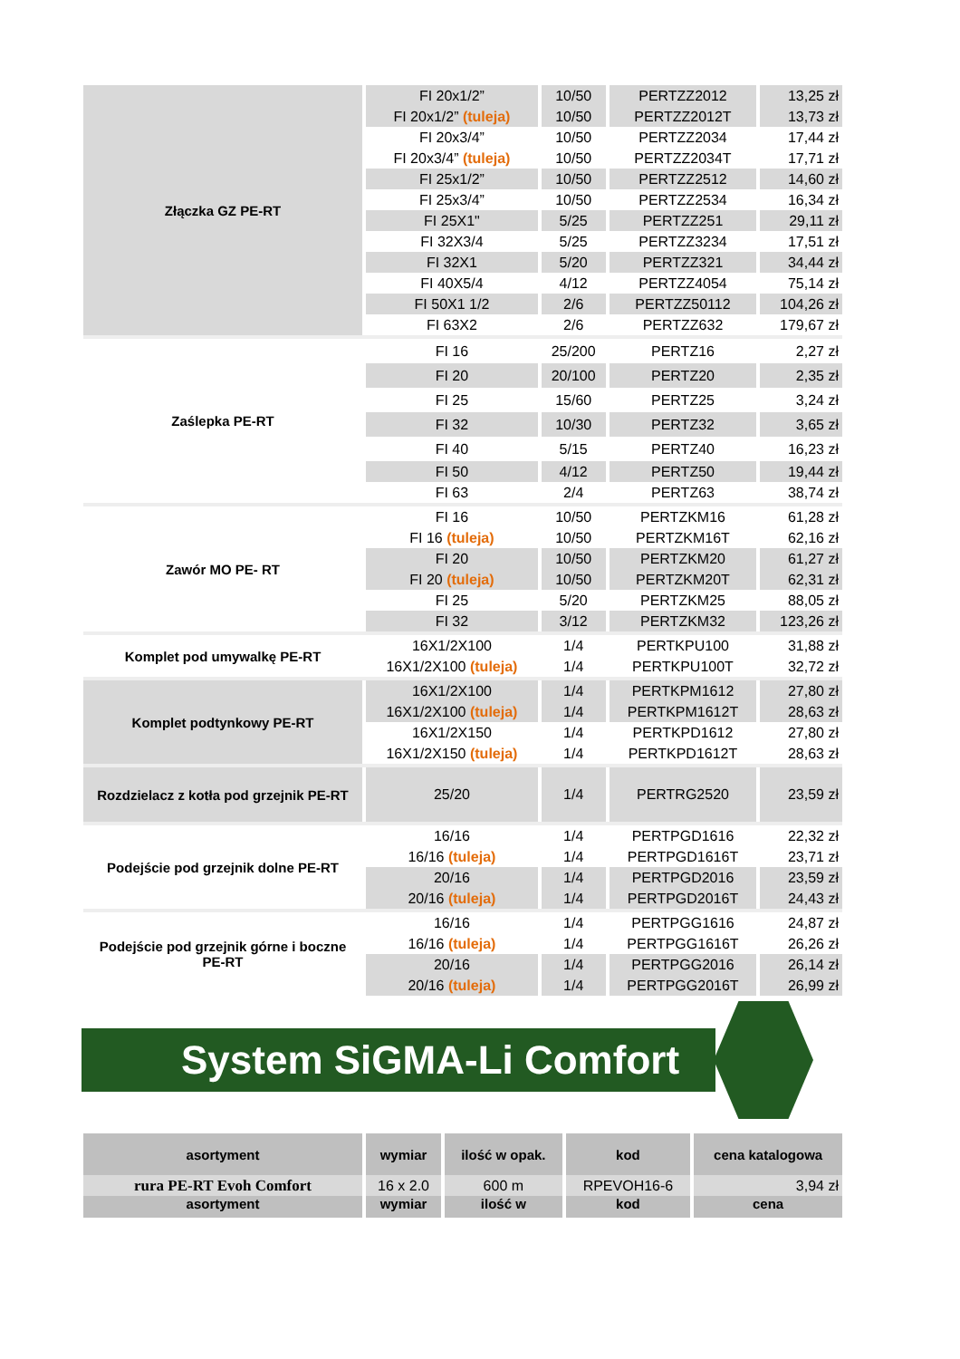| Złączka GZ PE-RT | FI 20x1/2” | 10/50 | PERTZZ2012 | 13,25 zł |
| | FI 20x1/2” (tuleja) | 10/50 | PERTZZ2012T | 13,73 zł |
| | FI 20x3/4” | 10/50 | PERTZZ2034 | 17,44 zł |
| | FI 20x3/4” (tuleja) | 10/50 | PERTZZ2034T | 17,71 zł |
| | FI 25x1/2” | 10/50 | PERTZZ2512 | 14,60 zł |
| | FI 25x3/4” | 10/50 | PERTZZ2534 | 16,34 zł |
| | FI 25X1" | 5/25 | PERTZZ251 | 29,11 zł |
| | FI 32X3/4 | 5/25 | PERTZZ3234 | 17,51 zł |
| | FI 32X1 | 5/20 | PERTZZ321 | 34,44 zł |
| | FI 40X5/4 | 4/12 | PERTZZ4054 | 75,14 zł |
| | FI 50X1 1/2 | 2/6 | PERTZZ50112 | 104,26 zł |
| | FI 63X2 | 2/6 | PERTZZ632 | 179,67 zł |
| Zaślepka PE-RT | FI 16 | 25/200 | PERTZ16 | 2,27 zł |
| | FI 20 | 20/100 | PERTZ20 | 2,35 zł |
| | FI 25 | 15/60 | PERTZ25 | 3,24 zł |
| | FI 32 | 10/30 | PERTZ32 | 3,65 zł |
| | FI 40 | 5/15 | PERTZ40 | 16,23 zł |
| | FI 50 | 4/12 | PERTZ50 | 19,44 zł |
| | FI 63 | 2/4 | PERTZ63 | 38,74 zł |
| Zawór MO PE- RT | FI 16 | 10/50 | PERTZKM16 | 61,28 zł |
| | FI 16 (tuleja) | 10/50 | PERTZKM16T | 62,16 zł |
| | FI 20 | 10/50 | PERTZKM20 | 61,27 zł |
| | FI 20 (tuleja) | 10/50 | PERTZKM20T | 62,31 zł |
| | FI 25 | 5/20 | PERTZKM25 | 88,05 zł |
| | FI 32 | 3/12 | PERTZKM32 | 123,26 zł |
| Komplet pod umywalkę PE-RT | 16X1/2X100 | 1/4 | PERTKPU100 | 31,88 zł |
| | 16X1/2X100 (tuleja) | 1/4 | PERTKPU100T | 32,72 zł |
| Komplet podtynkowy PE-RT | 16X1/2X100 | 1/4 | PERTKPM1612 | 27,80 zł |
| | 16X1/2X100 (tuleja) | 1/4 | PERTKPM1612T | 28,63 zł |
| | 16X1/2X150 | 1/4 | PERTKPD1612 | 27,80 zł |
| | 16X1/2X150 (tuleja) | 1/4 | PERTKPD1612T | 28,63 zł |
| Rozdzielacz z kotła pod grzejnik PE-RT | 25/20 | 1/4 | PERTRG2520 | 23,59 zł |
| Podejście pod grzejnik dolne PE-RT | 16/16 | 1/4 | PERTPGD1616 | 22,32 zł |
| | 16/16 (tuleja) | 1/4 | PERTPGD1616T | 23,71 zł |
| | 20/16 | 1/4 | PERTPGD2016 | 23,59 zł |
| | 20/16 (tuleja) | 1/4 | PERTPGD2016T | 24,43 zł |
| Podejście pod grzejnik górne i boczne PE-RT | 16/16 | 1/4 | PERTPGG1616 | 24,87 zł |
| | 16/16 (tuleja) | 1/4 | PERTPGG1616T | 26,26 zł |
| | 20/16 | 1/4 | PERTPGG2016 | 26,14 zł |
| | 20/16 (tuleja) | 1/4 | PERTPGG2016T | 26,99 zł |
System SiGMA-Li Comfort
| asortyment | wymiar | ilość w opak. | kod | cena katalogowa |
| --- | --- | --- | --- | --- |
| rura PE-RT Evoh Comfort | 16 x 2.0 | 600 m | RPEVOH16-6 | 3,94 zł |
| asortyment | wymiar | ilość w | kod | cena |